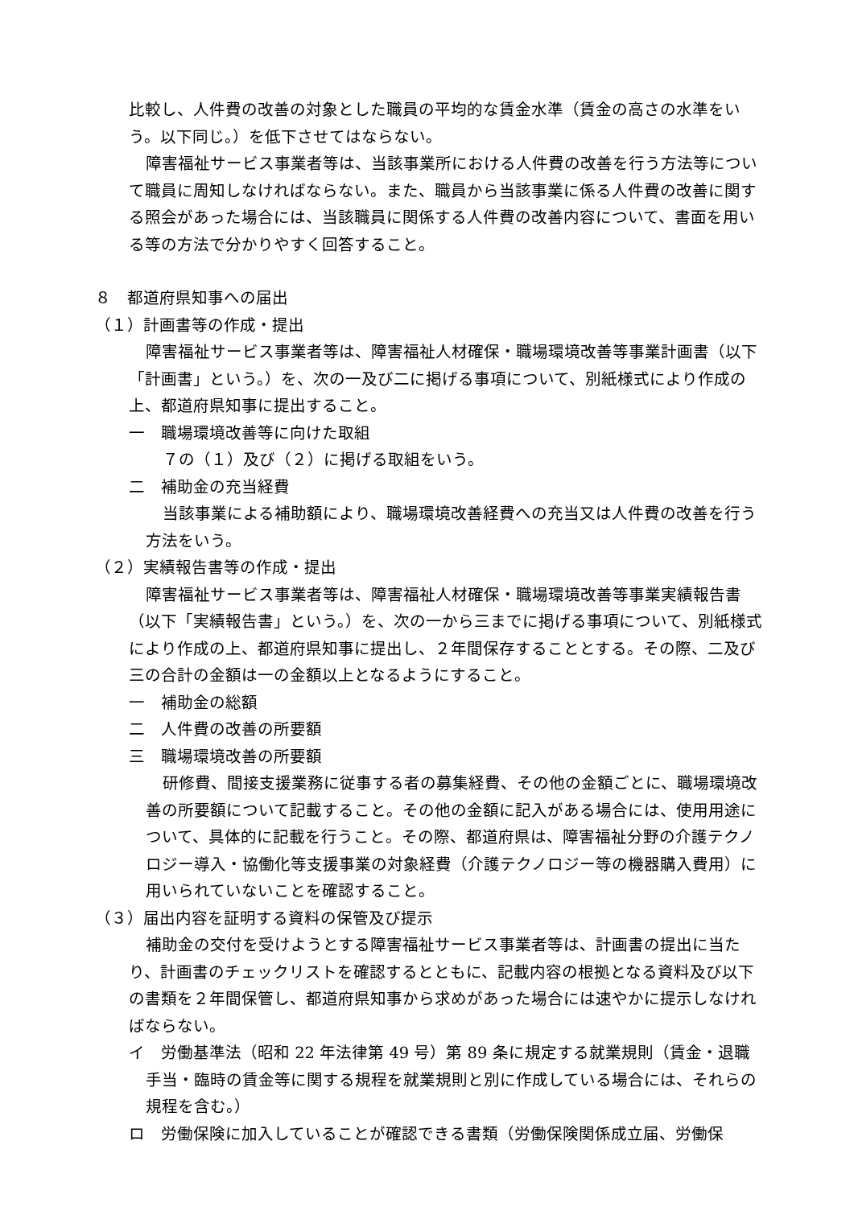比較し、人件費の改善の対象とした職員の平均的な賃金水準（賃金の高さの水準をいう。以下同じ。）を低下させてはならない。
障害福祉サービス事業者等は、当該事業所における人件費の改善を行う方法等について職員に周知しなければならない。また、職員から当該事業に係る人件費の改善に関する照会があった場合には、当該職員に関係する人件費の改善内容について、書面を用いる等の方法で分かりやすく回答すること。
８　都道府県知事への届出
（１）計画書等の作成・提出
障害福祉サービス事業者等は、障害福祉人材確保・職場環境改善等事業計画書（以下「計画書」という。）を、次の一及び二に掲げる事項について、別紙様式により作成の上、都道府県知事に提出すること。
一　職場環境改善等に向けた取組
７の（１）及び（２）に掲げる取組をいう。
二　補助金の充当経費
当該事業による補助額により、職場環境改善経費への充当又は人件費の改善を行う方法をいう。
（２）実績報告書等の作成・提出
障害福祉サービス事業者等は、障害福祉人材確保・職場環境改善等事業実績報告書（以下「実績報告書」という。）を、次の一から三までに掲げる事項について、別紙様式により作成の上、都道府県知事に提出し、２年間保存することとする。その際、二及び三の合計の金額は一の金額以上となるようにすること。
一　補助金の総額
二　人件費の改善の所要額
三　職場環境改善の所要額
研修費、間接支援業務に従事する者の募集経費、その他の金額ごとに、職場環境改善の所要額について記載すること。その他の金額に記入がある場合には、使用用途について、具体的に記載を行うこと。その際、都道府県は、障害福祉分野の介護テクノロジー導入・協働化等支援事業の対象経費（介護テクノロジー等の機器購入費用）に用いられていないことを確認すること。
（３）届出内容を証明する資料の保管及び提示
補助金の交付を受けようとする障害福祉サービス事業者等は、計画書の提出に当たり、計画書のチェックリストを確認するとともに、記載内容の根拠となる資料及び以下の書類を２年間保管し、都道府県知事から求めがあった場合には速やかに提示しなければならない。
イ　労働基準法（昭和 22 年法律第 49 号）第 89 条に規定する就業規則（賃金・退職手当・臨時の賃金等に関する規程を就業規則と別に作成している場合には、それらの規程を含む。）
ロ　労働保険に加入していることが確認できる書類（労働保険関係成立届、労働保